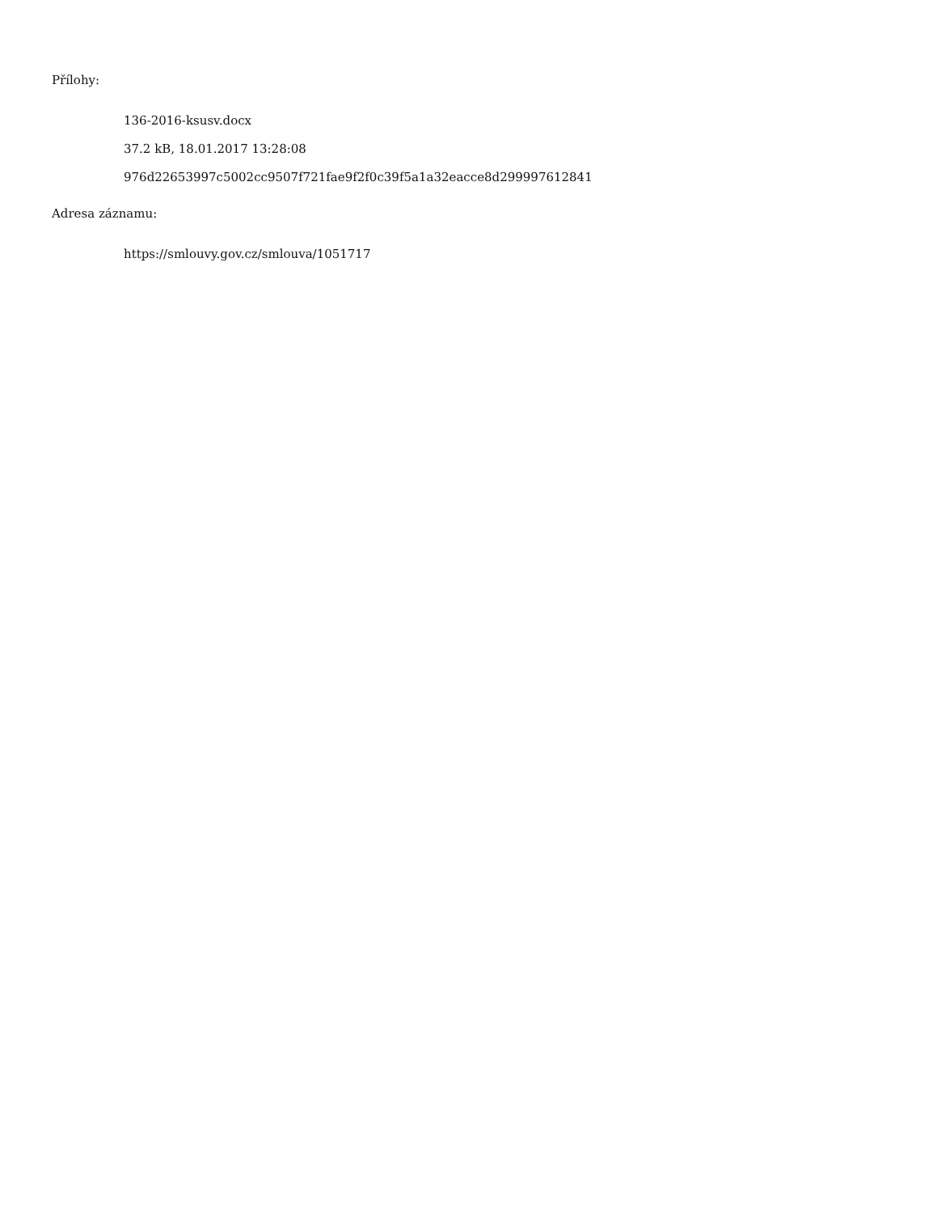Přílohy:
136-2016-ksusv.docx
37.2 kB, 18.01.2017 13:28:08
976d22653997c5002cc9507f721fae9f2f0c39f5a1a32eacce8d299997612841
Adresa záznamu:
https://smlouvy.gov.cz/smlouva/1051717